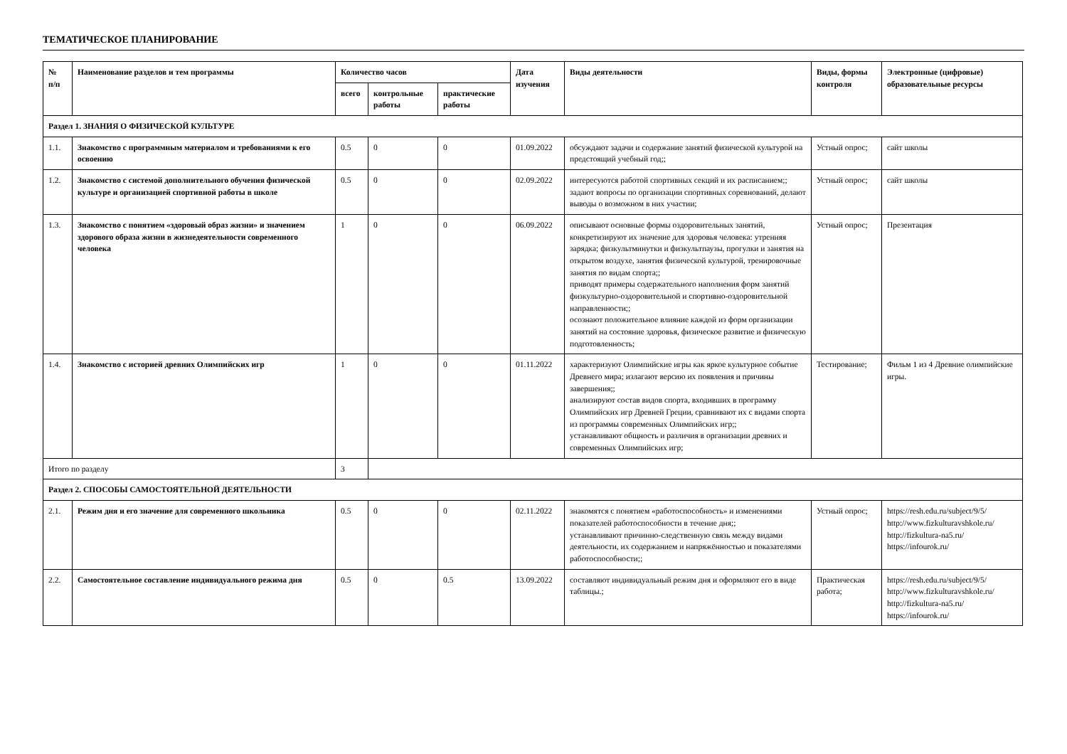ТЕМАТИЧЕСКОЕ ПЛАНИРОВАНИЕ
| № п/п | Наименование разделов и тем программы | Количество часов | | | Дата изучения | Виды деятельности | Виды, формы контроля | Электронные (цифровые) образовательные ресурсы |
| --- | --- | --- | --- | --- | --- | --- | --- | --- |
| | | всего | контрольные работы | практические работы | | | | |
| Раздел 1. ЗНАНИЯ О ФИЗИЧЕСКОЙ КУЛЬТУРЕ | | | | | | | | |
| 1.1. | Знакомство с программным материалом и требованиями к его освоению | 0.5 | 0 | 0 | 01.09.2022 | обсуждают задачи и содержание занятий физической культурой на предстоящий учебный год;; | Устный опрос; | сайт школы |
| 1.2. | Знакомство с системой дополнительного обучения физической культуре и организацией спортивной работы в школе | 0.5 | 0 | 0 | 02.09.2022 | интересуются работой спортивных секций и их расписанием;; задают вопросы по организации спортивных соревнований, делают выводы о возможном в них участии; | Устный опрос; | сайт школы |
| 1.3. | Знакомство с понятием «здоровый образ жизни» и значением здорового образа жизни в жизнедеятельности современного человека | 1 | 0 | 0 | 06.09.2022 | описывают основные формы оздоровительных занятий, конкретизируют их значение для здоровья человека: утренняя зарядка; физкультминутки и физкультпаузы, прогулки и занятия на открытом воздухе, занятия физической культурой, тренировочные занятия по видам спорта;; приводят примеры содержательного наполнения форм занятий физкультурно-оздоровительной и спортивно-оздоровительной направленности;; осознают положительное влияние каждой из форм организации занятий на состояние здоровья, физическое развитие и физическую подготовленность; | Устный опрос; | Презентация |
| 1.4. | Знакомство с историей древних Олимпийских игр | 1 | 0 | 0 | 01.11.2022 | характеризуют Олимпийские игры как яркое культурное событие Древнего мира; излагают версию их появления и причины завершения;; анализируют состав видов спорта, входивших в программу Олимпийских игр Древней Греции, сравнивают их с видами спорта из программы современных Олимпийских игр;; устанавливают общность и различия в организации древних и современных Олимпийских игр; | Тестирование; | Фильм 1 из 4 Древние олимпийские игры. |
| Итого по разделу | | 3 | | | | | | |
| Раздел 2. СПОСОБЫ САМОСТОЯТЕЛЬНОЙ ДЕЯТЕЛЬНОСТИ | | | | | | | | |
| 2.1. | Режим дня и его значение для современного школьника | 0.5 | 0 | 0 | 02.11.2022 | знакомятся с понятием «работоспособность» и изменениями показателей работоспособности в течение дня;; устанавливают причинно-следственную связь между видами деятельности, их содержанием и напряжённостью и показателями работоспособности;; | Устный опрос; | https://resh.edu.ru/subject/9/5/ http://www.fizkulturavshkole.ru/ http://fizkultura-na5.ru/ https://infourok.ru/ |
| 2.2. | Самостоятельное составление индивидуального режима дня | 0.5 | 0 | 0.5 | 13.09.2022 | составляют индивидуальный режим дня и оформляют его в виде таблицы.; | Практическая работа; | https://resh.edu.ru/subject/9/5/ http://www.fizkulturavshkole.ru/ http://fizkultura-na5.ru/ https://infourok.ru/ |